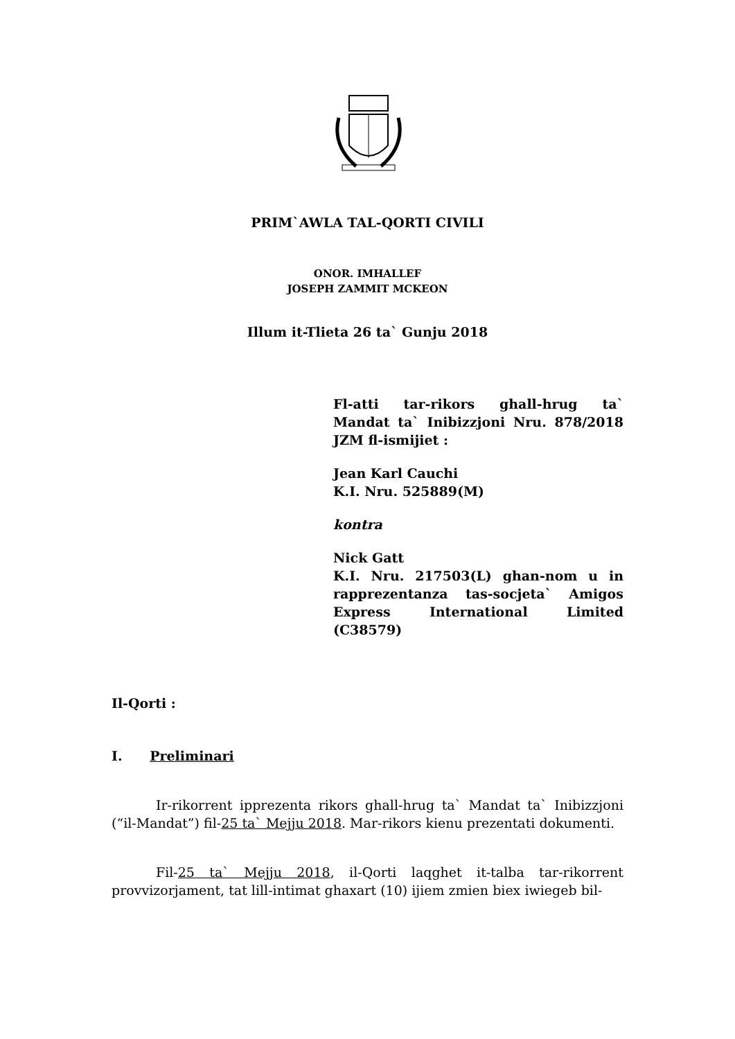PRIM`AWLA TAL-QORTI CIVILI
ONOR. IMHALLEF
JOSEPH ZAMMIT MCKEON
Illum it-Tlieta 26 ta` Gunju 2018
Fl-atti tar-rikors ghall-hrug ta` Mandat ta` Inibizzjoni Nru. 878/2018 JZM fl-ismijiet :
Jean Karl Cauchi
K.I. Nru. 525889(M)
kontra
Nick Gatt
K.I. Nru. 217503(L) ghan-nom u in rapprezentanza tas-socjeta` Amigos Express International Limited (C38579)
Il-Qorti :
I. Preliminari
Ir-rikorrent ipprezenta rikors ghall-hrug ta` Mandat ta` Inibizzjoni (“il-Mandat”) fil-25 ta` Mejju 2018. Mar-rikors kienu prezentati dokumenti.
Fil-25 ta` Mejju 2018, il-Qorti laqghet it-talba tar-rikorrent provvizorjament, tat lill-intimat ghaxart (10) ijiem zmien biex iwiegeb bil-